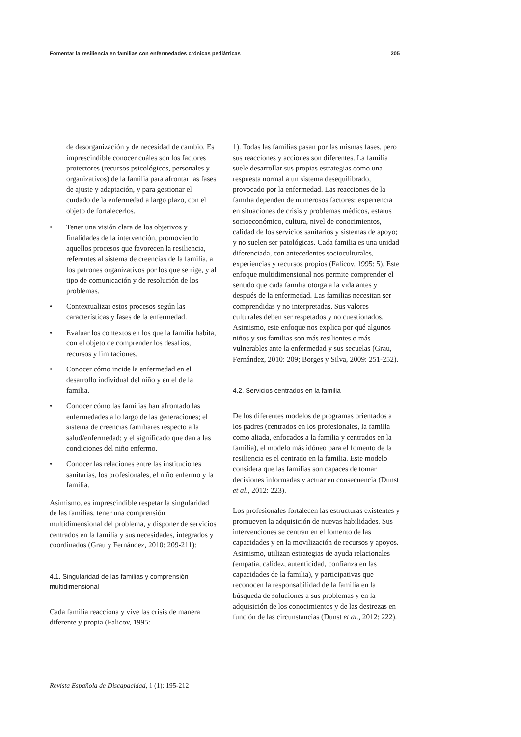Fomentar la resiliencia en familias con enfermedades crónicas pediátricas 205
de desorganización y de necesidad de cambio. Es imprescindible conocer cuáles son los factores protectores (recursos psicológicos, personales y organizativos) de la familia para afrontar las fases de ajuste y adaptación, y para gestionar el cuidado de la enfermedad a largo plazo, con el objeto de fortalecerlos.
• Tener una visión clara de los objetivos y finalidades de la intervención, promoviendo aquellos procesos que favorecen la resiliencia, referentes al sistema de creencias de la familia, a los patrones organizativos por los que se rige, y al tipo de comunicación y de resolución de los problemas.
• Contextualizar estos procesos según las características y fases de la enfermedad.
• Evaluar los contextos en los que la familia habita, con el objeto de comprender los desafíos, recursos y limitaciones.
• Conocer cómo incide la enfermedad en el desarrollo individual del niño y en el de la familia.
• Conocer cómo las familias han afrontado las enfermedades a lo largo de las generaciones; el sistema de creencias familiares respecto a la salud/enfermedad; y el significado que dan a las condiciones del niño enfermo.
• Conocer las relaciones entre las instituciones sanitarias, los profesionales, el niño enfermo y la familia.
Asimismo, es imprescindible respetar la singularidad de las familias, tener una comprensión multidimensional del problema, y disponer de servicios centrados en la familia y sus necesidades, integrados y coordinados (Grau y Fernández, 2010: 209-211):
4.1. Singularidad de las familias y comprensión multidimensional
Cada familia reacciona y vive las crisis de manera diferente y propia (Falicov, 1995:
1). Todas las familias pasan por las mismas fases, pero sus reacciones y acciones son diferentes. La familia suele desarrollar sus propias estrategias como una respuesta normal a un sistema desequilibrado, provocado por la enfermedad. Las reacciones de la familia dependen de numerosos factores: experiencia en situaciones de crisis y problemas médicos, estatus socioeconómico, cultura, nivel de conocimientos, calidad de los servicios sanitarios y sistemas de apoyo; y no suelen ser patológicas. Cada familia es una unidad diferenciada, con antecedentes socioculturales, experiencias y recursos propios (Falicov, 1995: 5). Este enfoque multidimensional nos permite comprender el sentido que cada familia otorga a la vida antes y después de la enfermedad. Las familias necesitan ser comprendidas y no interpretadas. Sus valores culturales deben ser respetados y no cuestionados. Asimismo, este enfoque nos explica por qué algunos niños y sus familias son más resilientes o más vulnerables ante la enfermedad y sus secuelas (Grau, Fernández, 2010: 209; Borges y Silva, 2009: 251-252).
4.2. Servicios centrados en la familia
De los diferentes modelos de programas orientados a los padres (centrados en los profesionales, la familia como aliada, enfocados a la familia y centrados en la familia), el modelo más idóneo para el fomento de la resiliencia es el centrado en la familia. Este modelo considera que las familias son capaces de tomar decisiones informadas y actuar en consecuencia (Dunst et al., 2012: 223).
Los profesionales fortalecen las estructuras existentes y promueven la adquisición de nuevas habilidades. Sus intervenciones se centran en el fomento de las capacidades y en la movilización de recursos y apoyos. Asimismo, utilizan estrategias de ayuda relacionales (empatía, calidez, autenticidad, confianza en las capacidades de la familia), y participativas que reconocen la responsabilidad de la familia en la búsqueda de soluciones a sus problemas y en la adquisición de los conocimientos y de las destrezas en función de las circunstancias (Dunst et al., 2012: 222).
Revista Española de Discapacidad, 1 (1): 195-212